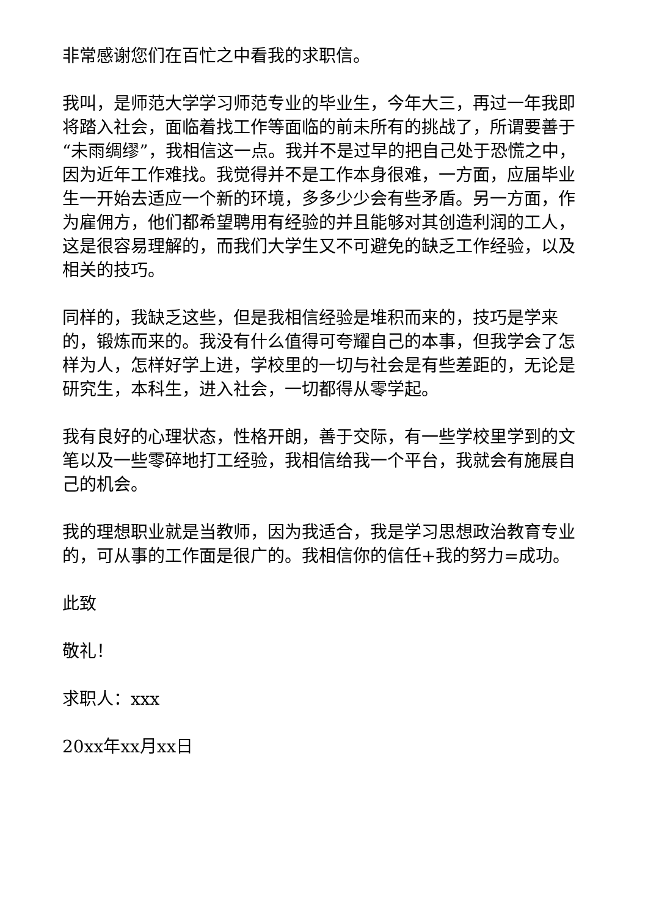非常感谢您们在百忙之中看我的求职信。
我叫，是师范大学学习师范专业的毕业生，今年大三，再过一年我即将踏入社会，面临着找工作等面临的前未所有的挑战了，所谓要善于“未雨绸缪”，我相信这一点。我并不是过早的把自己处于恐慌之中，因为近年工作难找。我觉得并不是工作本身很难，一方面，应届毕业生一开始去适应一个新的环境，多多少少会有些矛盾。另一方面，作为雇佣方，他们都希望聘用有经验的并且能够对其创造利润的工人，这是很容易理解的，而我们大学生又不可避免的缺乏工作经验，以及相关的技巧。
同样的，我缺乏这些，但是我相信经验是堆积而来的，技巧是学来的，锻炼而来的。我没有什么值得可夸耀自己的本事，但我学会了怎样为人，怎样好学上进，学校里的一切与社会是有些差距的，无论是研究生，本科生，进入社会，一切都得从零学起。
我有良好的心理状态，性格开朗，善于交际，有一些学校里学到的文笔以及一些零碎地打工经验，我相信给我一个平台，我就会有施展自己的机会。
我的理想职业就是当教师，因为我适合，我是学习思想政治教育专业的，可从事的工作面是很广的。我相信你的信任+我的努力=成功。
此致
敬礼！
求职人：xxx
20xx年xx月xx日